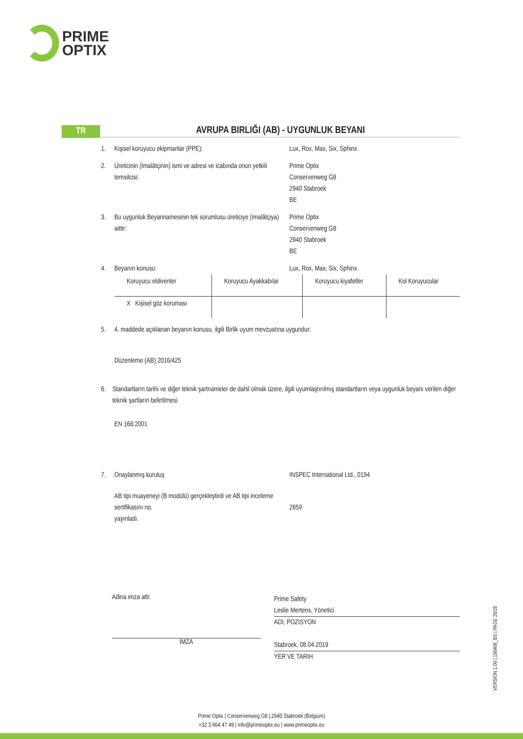PRIME
OPTIX
TR
AVRUPA BIRLIĞI (AB) - UYGUNLUK BEYANI
1. Kişisel koruyucu ekipmanlar (PPE): Lux, Rox, Max, Six, Sphinx
2. Üreticinin (İmalâtçinin) ismi ve adresi ve icabında onun yetkili temsilcisi:
Prime Optix
Conservenweg G8
2940 Stabroek
BE
3. Bu uygunluk Beyannamesinin tek sorumlusu üreticiye (imalâtçiya) aittir:
Prime Optix
Conservenweg G8
2940 Stabroek
BE
4. Beyanın konusu: Lux, Rox, Max, Six, Sphinx
| Koruyucu eldivenler | Koruyucu Ayakkabılar | Koruyucu kiyafetler | Kol Koruyucular |
| X Kişisel göz koruması | | | |
5. 4. maddede açıklanan beyanın konusu, ilgili Birlik uyum mevzuatına uygundur:
Düzenleme (AB) 2016/425
6. Standartların tarihi ve diğer teknik şartnameler de dahil olmak üzere, ilgili uyumlaştırılmış standartların veya uygunluk beyanı verilen diğer teknik şartların belirtilmesi
EN 166:2001
7. Onaylanmış kuruluş INSPEC International Ltd., 0194
AB tipi muayeneyi (B modülü) gerçekleştirdi ve AB tipi inceleme sertifikasını no.
yayınladı.
2659
Adina imza atti:
İMZA
Prime Safety
Leslie Mertens, Yönetici
ADI, POZISYON
Stabroek, 08.04.2019
YER VE TARIH
VERSION 1.00 | 190408_BS | PAGE 26/26
Prime Optix | Conservenweg G8 | 2940 Stabroek (Belgium)
+32 3 664 47 49 | info@primeoptix.eu | www.primeoptix.eu